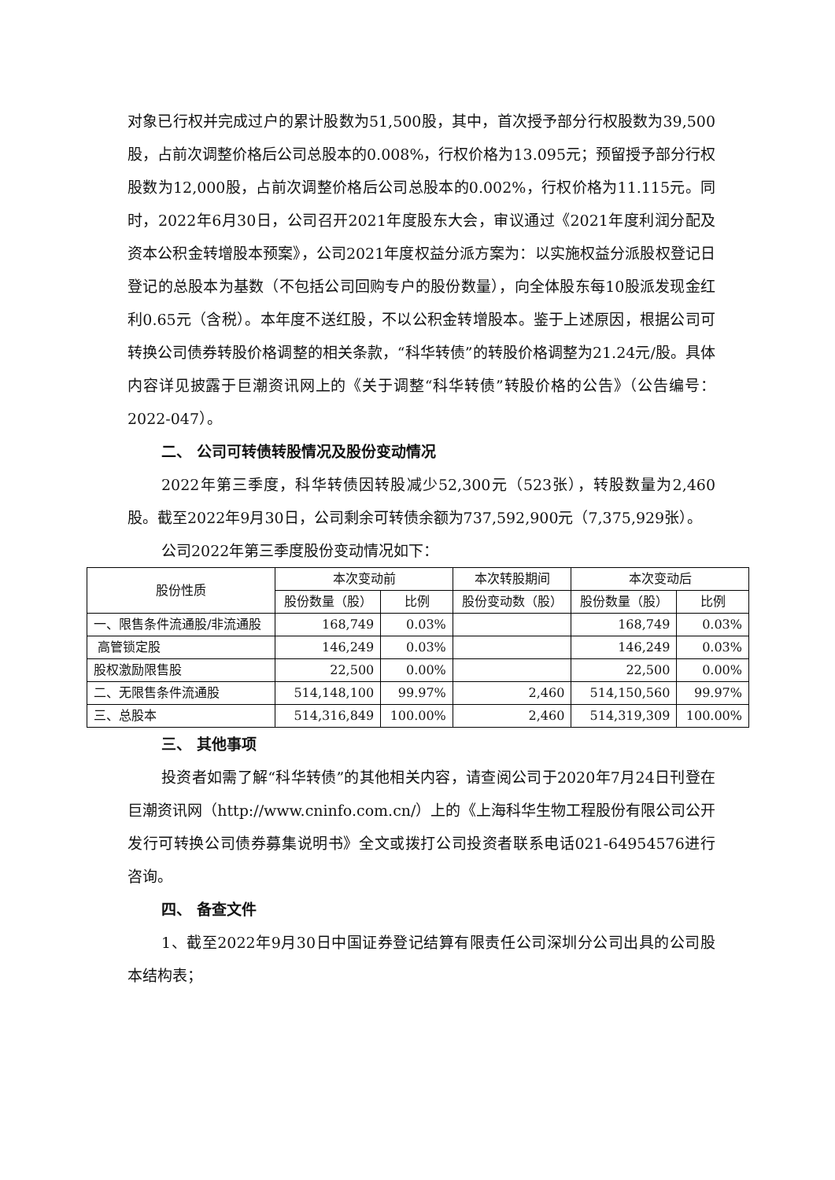对象已行权并完成过户的累计股数为51,500股，其中，首次授予部分行权股数为39,500股，占前次调整价格后公司总股本的0.008%，行权价格为13.095元；预留授予部分行权股数为12,000股，占前次调整价格后公司总股本的0.002%，行权价格为11.115元。同时，2022年6月30日，公司召开2021年度股东大会，审议通过《2021年度利润分配及资本公积金转增股本预案》，公司2021年度权益分派方案为：以实施权益分派股权登记日登记的总股本为基数（不包括公司回购专户的股份数量），向全体股东每10股派发现金红利0.65元（含税）。本年度不送红股，不以公积金转增股本。鉴于上述原因，根据公司可转换公司债券转股价格调整的相关条款，“科华转债”的转股价格调整为21.24元/股。具体内容详见披露于巨潮资讯网上的《关于调整“科华转债”转股价格的公告》（公告编号：2022-047）。
二、 公司可转债转股情况及股份变动情况
2022年第三季度，科华转债因转股减少52,300元（523张），转股数量为2,460股。截至2022年9月30日，公司剩余可转债余额为737,592,900元（7,375,929张）。
公司2022年第三季度股份变动情况如下：
| 股份性质 | 本次变动前 | | 本次转股期间 | 本次变动后 | |
| --- | --- | --- | --- | --- | --- |
| | 股份数量（股） | 比例 | 股份变动数（股） | 股份数量（股） | 比例 |
| 一、限售条件流通股/非流通股 | 168,749 | 0.03% | | 168,749 | 0.03% |
| 高管锁定股 | 146,249 | 0.03% | | 146,249 | 0.03% |
| 股权激励限售股 | 22,500 | 0.00% | | 22,500 | 0.00% |
| 二、无限售条件流通股 | 514,148,100 | 99.97% | 2,460 | 514,150,560 | 99.97% |
| 三、总股本 | 514,316,849 | 100.00% | 2,460 | 514,319,309 | 100.00% |
三、 其他事项
投资者如需了解“科华转债”的其他相关内容，请查阅公司于2020年7月24日刊登在巨潮资讯网（http://www.cninfo.com.cn/）上的《上海科华生物工程股份有限公司公开发行可转换公司债券募集说明书》全文或拨打公司投资者联系电话021-64954576进行咨询。
四、 备查文件
1、截至2022年9月30日中国证券登记结算有限责任公司深圳分公司出具的公司股本结构表；